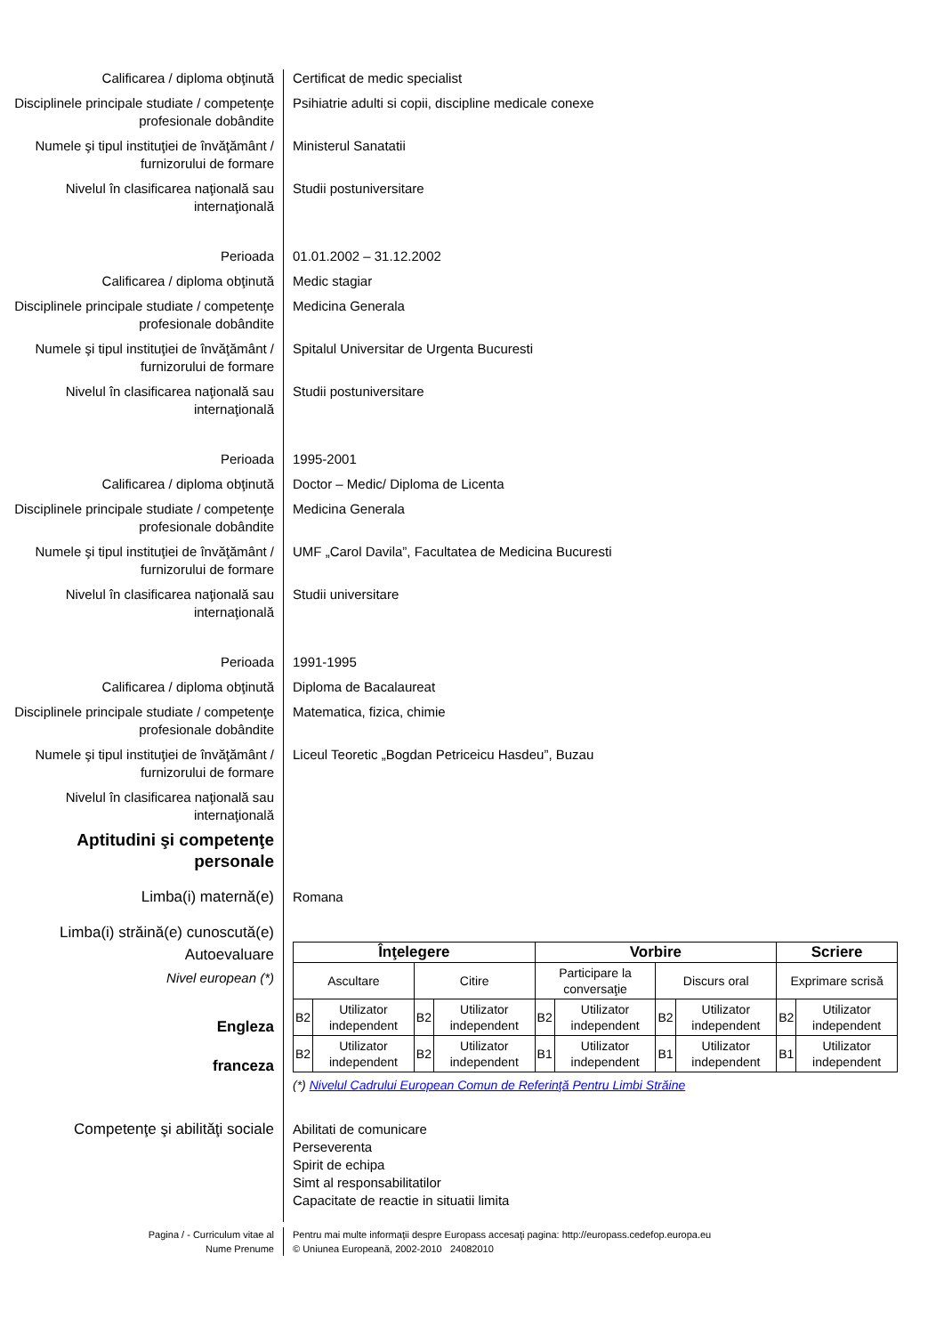Calificarea / diploma obţinută Certificat de medic specialist
Disciplinele principale studiate / competenţe profesionale dobândite
Psihiatrie adulti si copii, discipline medicale conexe
Numele şi tipul instituţiei de învăţământ / furnizorului de formare
Ministerul Sanatatii
Nivelul în clasificarea naţională sau internaţională
Studii postuniversitare
Perioada 01.01.2002 – 31.12.2002
Calificarea / diploma obţinută Medic stagiar
Disciplinele principale studiate / competenţe profesionale dobândite
Medicina Generala
Numele şi tipul instituţiei de învăţământ / furnizorului de formare
Spitalul Universitar de Urgenta Bucuresti
Nivelul în clasificarea naţională sau internaţională
Studii postuniversitare
Perioada 1995-2001
Calificarea / diploma obţinută Doctor – Medic/ Diploma de Licenta
Disciplinele principale studiate / competenţe profesionale dobândite
Medicina Generala
Numele şi tipul instituţiei de învăţământ / furnizorului de formare
UMF „Carol Davila”, Facultatea de Medicina Bucuresti
Nivelul în clasificarea naţională sau internaţională
Studii universitare
Perioada 1991-1995
Calificarea / diploma obţinută Diploma de Bacalaureat
Disciplinele principale studiate / competenţe profesionale dobândite
Matematica, fizica, chimie
Numele şi tipul instituţiei de învăţământ / furnizorului de formare
Liceul Teoretic „Bogdan Petriceicu Hasdeu”, Buzau
Nivelul în clasificarea naţională sau internaţională
Aptitudini şi competenţe personale
Limba(i) maternă(e) Romana
Limba(i) străină(e) cunoscută(e)
Autoevaluare
Nivel european (*)
Engleza
franceza
| Înţelegere | | | | Vorbire | | | | Scriere | |
| Ascultare | | Citire | | Participare la conversaţie | | Discurs oral | | Exprimare scrisă | |
| B2 | Utilizator independent | B2 | Utilizator independent | B2 | Utilizator independent | B2 | Utilizator independent | B2 | Utilizator independent |
| B2 | Utilizator independent | B2 | Utilizator independent | B1 | Utilizator independent | B1 | Utilizator independent | B1 | Utilizator independent |
(*) Nivelul Cadrului European Comun de Referinţă Pentru Limbi Străine
Competenţe şi abilităţi sociale Abilitati de comunicare
Perseverenta
Spirit de echipa
Simt al responsabilitatilor
Capacitate de reactie in situatii limita
Pagina / - Curriculum vitae al
Nume Prenume
Pentru mai multe informaţii despre Europass accesaţi pagina: http://europass.cedefop.europa.eu
© Uniunea Europeană, 2002-2010 24082010